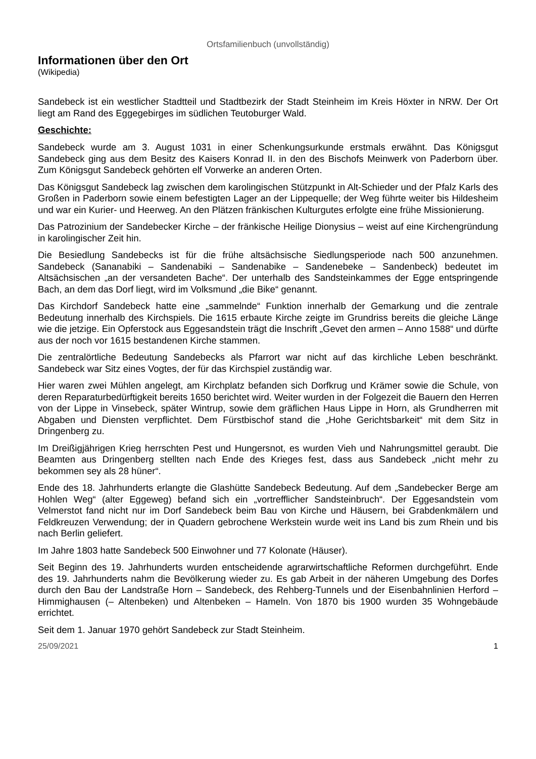Ortsfamilienbuch (unvollständig)
Informationen über den Ort
(Wikipedia)
Sandebeck ist ein westlicher Stadtteil und Stadtbezirk der Stadt Steinheim im Kreis Höxter in NRW. Der Ort liegt am Rand des Eggegebirges im südlichen Teutoburger Wald.
Geschichte:
Sandebeck wurde am 3. August 1031 in einer Schenkungsurkunde erstmals erwähnt. Das Königsgut Sandebeck ging aus dem Besitz des Kaisers Konrad II. in den des Bischofs Meinwerk von Paderborn über. Zum Königsgut Sandebeck gehörten elf Vorwerke an anderen Orten.
Das Königsgut Sandebeck lag zwischen dem karolingischen Stützpunkt in Alt-Schieder und der Pfalz Karls des Großen in Paderborn sowie einem befestigten Lager an der Lippequelle; der Weg führte weiter bis Hildesheim und war ein Kurier- und Heerweg. An den Plätzen fränkischen Kulturgutes erfolgte eine frühe Missionierung.
Das Patrozinium der Sandebecker Kirche – der fränkische Heilige Dionysius – weist auf eine Kirchengründung in karolingischer Zeit hin.
Die Besiedlung Sandebecks ist für die frühe altsächsische Siedlungsperiode nach 500 anzunehmen. Sandebeck (Sananabiki – Sandenabiki – Sandenabike – Sandenebeke – Sandenbeck) bedeutet im Altsächsischen „an der versandeten Bache“. Der unterhalb des Sandsteinkammes der Egge entspringende Bach, an dem das Dorf liegt, wird im Volksmund „die Bike“ genannt.
Das Kirchdorf Sandebeck hatte eine „sammelnde“ Funktion innerhalb der Gemarkung und die zentrale Bedeutung innerhalb des Kirchspiels. Die 1615 erbaute Kirche zeigte im Grundriss bereits die gleiche Länge wie die jetzige. Ein Opferstock aus Eggesandstein trägt die Inschrift „Gevet den armen – Anno 1588“ und dürfte aus der noch vor 1615 bestandenen Kirche stammen.
Die zentralörtliche Bedeutung Sandebecks als Pfarrort war nicht auf das kirchliche Leben beschränkt. Sandebeck war Sitz eines Vogtes, der für das Kirchspiel zuständig war.
Hier waren zwei Mühlen angelegt, am Kirchplatz befanden sich Dorfkrug und Krämer sowie die Schule, von deren Reparaturbedürftigkeit bereits 1650 berichtet wird. Weiter wurden in der Folgezeit die Bauern den Herren von der Lippe in Vinsebeck, später Wintrup, sowie dem gräflichen Haus Lippe in Horn, als Grundherren mit Abgaben und Diensten verpflichtet. Dem Fürstbischof stand die „Hohe Gerichtsbarkeit“ mit dem Sitz in Dringenberg zu.
Im Dreißigjährigen Krieg herrschten Pest und Hungersnot, es wurden Vieh und Nahrungsmittel geraubt. Die Beamten aus Dringenberg stellten nach Ende des Krieges fest, dass aus Sandebeck „nicht mehr zu bekommen sey als 28 hüner“.
Ende des 18. Jahrhunderts erlangte die Glashütte Sandebeck Bedeutung. Auf dem „Sandebecker Berge am Hohlen Weg“ (alter Eggeweg) befand sich ein „vortrefflicher Sandsteinbruch“. Der Eggesandstein vom Velmerstot fand nicht nur im Dorf Sandebeck beim Bau von Kirche und Häusern, bei Grabdenkmälern und Feldkreuzen Verwendung; der in Quadern gebrochene Werkstein wurde weit ins Land bis zum Rhein und bis nach Berlin geliefert.
Im Jahre 1803 hatte Sandebeck 500 Einwohner und 77 Kolonate (Häuser).
Seit Beginn des 19. Jahrhunderts wurden entscheidende agrarwirtschaftliche Reformen durchgeführt. Ende des 19. Jahrhunderts nahm die Bevölkerung wieder zu. Es gab Arbeit in der näheren Umgebung des Dorfes durch den Bau der Landstraße Horn – Sandebeck, des Rehberg-Tunnels und der Eisenbahnlinien Herford – Himmighausen (– Altenbeken) und Altenbeken – Hameln. Von 1870 bis 1900 wurden 35 Wohngebäude errichtet.
Seit dem 1. Januar 1970 gehört Sandebeck zur Stadt Steinheim.
25/09/2021 1